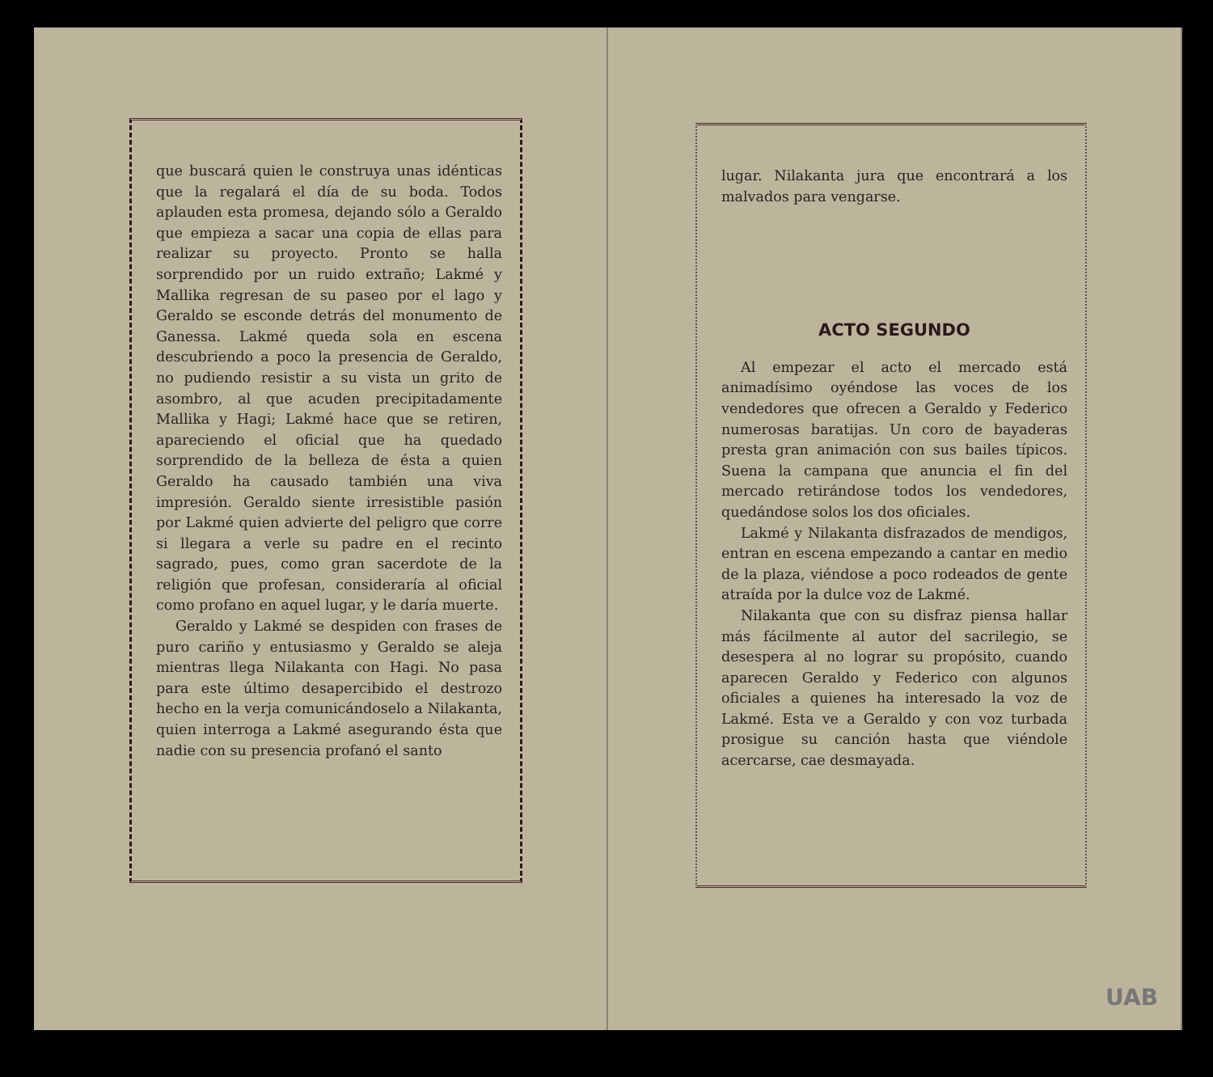que buscará quien le construya unas idénticas que la regalará el día de su boda. Todos aplauden esta promesa, dejando sólo a Geraldo que empieza a sacar una copia de ellas para realizar su proyecto. Pronto se halla sorprendido por un ruido extraño; Lakmé y Mallika regresan de su paseo por el lago y Geraldo se esconde detrás del monumento de Ganessa. Lakmé queda sola en escena descubriendo a poco la presencia de Geraldo, no pudiendo resistir a su vista un grito de asombro, al que acuden precipitadamente Mallika y Hagi; Lakmé hace que se retiren, apareciendo el oficial que ha quedado sorprendido de la belleza de ésta a quien Geraldo ha causado también una viva impresión. Geraldo siente irresistible pasión por Lakmé quien advierte del peligro que corre si llegara a verle su padre en el recinto sagrado, pues, como gran sacerdote de la religión que profesan, consideraría al oficial como profano en aquel lugar, y le daría muerte.
Geraldo y Lakmé se despiden con frases de puro cariño y entusiasmo y Geraldo se aleja mientras llega Nilakanta con Hagi. No pasa para este último desapercibido el destrozo hecho en la verja comunicándoselo a Nilakanta, quien interroga a Lakmé asegurando ésta que nadie con su presencia profanó el santo
lugar. Nilakanta jura que encontrará a los malvados para vengarse.
ACTO SEGUNDO
Al empezar el acto el mercado está animadísimo oyéndose las voces de los vendedores que ofrecen a Geraldo y Federico numerosas baratijas. Un coro de bayaderas presta gran animación con sus bailes típicos. Suena la campana que anuncia el fin del mercado retirándose todos los vendedores, quedándose solos los dos oficiales.
Lakmé y Nilakanta disfrazados de mendigos, entran en escena empezando a cantar en medio de la plaza, viéndose a poco rodeados de gente atraída por la dulce voz de Lakmé.
Nilakanta que con su disfraz piensa hallar más fácilmente al autor del sacrilegio, se desespera al no lograr su propósito, cuando aparecen Geraldo y Federico con algunos oficiales a quienes ha interesado la voz de Lakmé. Esta ve a Geraldo y con voz turbada prosigue su canción hasta que viéndole acercarse, cae desmayada.
UAB